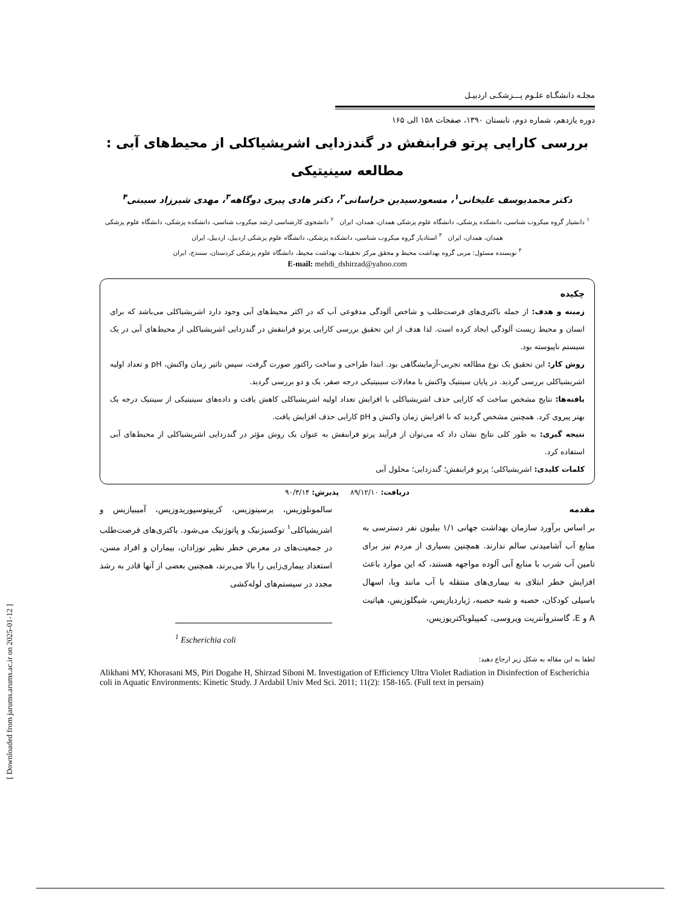مجلـه دانشگـاه علـوم پـــزشکـی اردبیـل
دوره یازدهم، شماره دوم، تابستان ۱۳۹۰، صفحات ۱۵۸ الی ۱۶۵
بررسی کارایی پرتو فرابنفش در گندزدایی اشریشیاکلی از محیط‌های آبی : مطالعه سینیتیکی
دکتر محمدیوسف علیخانی<sup>۱</sup>، مسعودسیدین خراسانی<sup>۲</sup>، دکتر هادی پیری دوگاهه<sup>۳</sup>، مهدی شیرزاد سیبنی<sup>۴</sup>
<sup>۱</sup> دانشیار گروه میکروب شناسی، دانشکده پزشکی، دانشگاه علوم پزشکی همدان، همدان، ایران <sup>۲</sup> دانشجوی کارشناسی ارشد میکروب شناسی، دانشکده پزشکی، دانشگاه علوم پزشکی همدان، همدان، ایران <sup>۳</sup> استادیار گروه میکروب شناسی، دانشکده پزشکی، دانشگاه علوم پزشکی اردبیل، اردبیل، ایران
<sup>۴</sup> نویسنده مسئول: مربی گروه بهداشت محیط و محقق مرکز تحقیقات بهداشت محیط، دانشگاه علوم پزشکی کردستان، سنندج، ایران
E-mail: mehdi_dshirzad@yahoo.com
چکیده
زمینه و هدف: از جمله باکتری‌های فرصت‌طلب و شاخص آلودگی مدفوعی آب که در اکثر محیط‌های آبی وجود دارد اشریشیاکلی می‌باشد که برای انسان و محیط زیست آلودگی ایجاد کرده است. لذا هدف از این تحقیق بررسی کارایی پرتو فرابنفش در گندزدایی اشریشیاکلی از محیط‌های آبی در یک سیستم ناپیوسته بود.
روش کار: این تحقیق یک نوع مطالعه تجربی-آزمایشگاهی بود. ابتدا طراحی و ساخت راکتور صورت گرفت، سپس تاثیر زمان واکنش، pH و تعداد اولیه اشریشیاکلی بررسی گردید. در پایان سینتیک واکنش با معادلات سینیتیکی درجه صفر، یک و دو بررسی گردید.
یافته‌ها: نتایج مشخص ساخت که کارایی حذف اشریشیاکلی با افزایش تعداد اولیه اشریشیاکلی کاهش یافت و داده‌های سینیتیکی از سینتیک درجه یک بهتر پیروی کرد. همچنین مشخص گردید که با افزایش زمان واکنش و pH کارایی حذف افزایش یافت.
نتیجه گیری: به طور کلی نتایج نشان داد که می‌توان از فرآیند پرتو فرابنفش به عنوان یک روش مؤثر در گندزدایی اشریشیاکلی از محیط‌های آبی استفاده کرد.
کلمات کلیدی: اشریشیاکلی؛ پرتو فرابنفش؛ گندزدایی؛ محلول آبی
دریافت: ۸۹/۱۲/۱۰ پذیرش: ۹۰/۳/۱۴
مقدمه
بر اساس برآورد سازمان بهداشت جهانی ۱/۱ بیلیون نفر دسترسی به منابع آب آشامیدنی سالم ندارند. همچنین بسیاری از مردم نیز برای تامین آب شرب با منابع آبی آلوده مواجهه هستند، که این موارد باعث افزایش خطر ابتلای به بیماری‌های منتقله با آب مانند وبا، اسهال باسیلی کودکان، حصبه و شبه حصبه، ژیاردیازیس، شیگلوزیس، هپاتیت A و E، گاستروآنتریت ویروسی، کمپیلوباکتریوزیس،
سالمونلوزیس، یرسینوزیس، کریپتوسپوریدوزیس، آمیبیازیس و اشریشیاکلی<sup>۱</sup> توکسیژنیک و پاتوژنیک می‌شود. باکتری‌های فرصت‌طلب در جمعیت‌های در معرض خطر نظیر نوزادان، بیماران و افراد مسن، استعداد بیماری‌زایی را بالا می‌برند، همچنین بعضی از آنها قادر به رشد مجدد در سیستم‌های لوله‌کشی
<sup>1</sup> Escherichia coli
لطفا به این مقاله به شکل زیر ارجاع دهید:
Alikhani MY, Khorasani MS, Piri Dogahe H, Shirzad Siboni M. Investigation of Efficiency Ultra Violet Radiation in Disinfection of Escherichia coli in Aquatic Environments: Kinetic Study. J Ardabil Univ Med Sci. 2011; 11(2): 158-165. (Full text in persain)
[ Downloaded from jarums.arums.ac.ir on 2025-01-12 ]